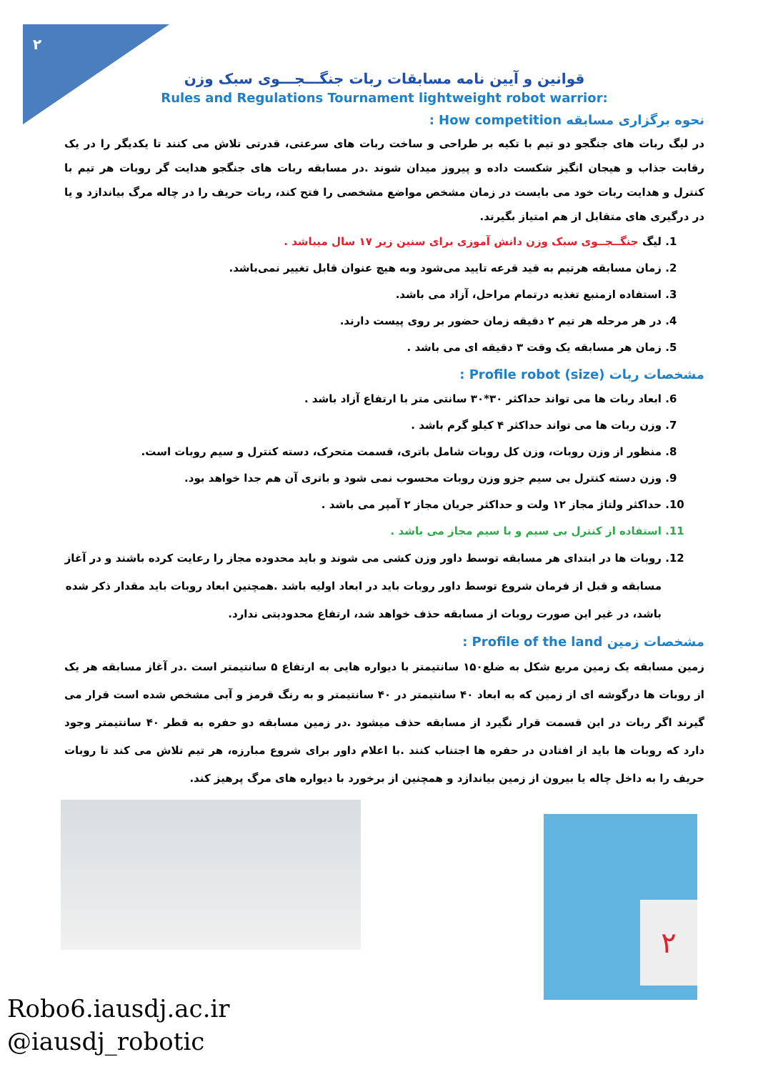۲
قوانین و آیین نامه مسابقات ربات جنگـــجـــوی سبک وزن
Rules and Regulations Tournament lightweight robot warrior:
نحوه برگزاری مسابقه How competition :
در لیگ ربات های جنگجو دو تیم با تکیه بر طراحی و ساخت ربات های سرعتی، قدرتی تلاش می کنند تا یکدیگر را در یک رقابت جذاب و هیجان انگیز شکست داده و پیروز میدان شوند .در مسابقه ربات های جنگجو هدایت گر روبات هر تیم با کنترل و هدایت ربات خود می بایست در زمان مشخص مواضع مشخصی را فتح کند، ربات حریف را در چاله مرگ بیاندازد و یا در درگیری های متقابل از هم امتیاز بگیرند.
1. لیگ جنگــجــوی سبک وزن دانش آموزی برای سنین زیر ۱۷ سال میباشد .
2. زمان مسابقه هرتیم به قید قرعه تایید می‌شود وبه هیچ عنوان قابل تغییر نمی‌باشد.
3. استفاده ازمنبع تغذیه درتمام مراحل، آزاد می باشد.
4. در هر مرحله هر تیم ۲ دقیقه زمان حضور بر روی پیست دارند.
5. زمان هر مسابقه یک وقت ۳ دقیقه ای می باشد .
مشخصات ربات Profile robot (size) :
6. ابعاد ربات ها می تواند حداکثر ۳۰*۳۰ سانتی متر با ارتفاع آزاد باشد .
7. وزن ربات ها می تواند حداکثر ۴ کیلو گرم باشد .
8. منظور از وزن روبات، وزن کل روبات شامل باتری، قسمت متحرک، دسته کنترل و سیم روبات است.
9. وزن دسته کنترل بی سیم جزو وزن روبات محسوب نمی شود و باتری آن هم جدا خواهد بود.
10. حداکثر ولتاژ مجاز ۱۲ ولت و حداکثر جریان مجاز ۲ آمپر می باشد .
11. استفاده از کنترل بی سیم و با سیم مجاز می باشد .
12. روبات ها در ابتدای هر مسابقه توسط داور وزن کشی می شوند و باید محدوده مجاز را رعایت کرده باشند و در آغاز مسابقه و قبل از فرمان شروع توسط داور روبات باید در ابعاد اولیه باشد .همچنین ابعاد روبات باید مقدار ذکر شده باشد، در غیر این صورت روبات از مسابقه حذف خواهد شد، ارتفاع محدودیتی ندارد.
مشخصات زمین Profile of the land :
زمین مسابقه یک زمین مربع شکل به ضلع۱۵۰ سانتیمتر با دیواره هایی به ارتفاع ۵ سانتیمتر است .در آغاز مسابقه هر یک از روبات ها درگوشه ای از زمین که به ابعاد ۴۰ سانتیمتر در ۴۰ سانتیمتر و به رنگ قرمز و آبی مشخص شده است قرار می گیرند اگر ربات در این قسمت قرار نگیرد از مسابقه حذف میشود .در زمین مسابقه دو حفره به قطر ۴۰ سانتیمتر وجود دارد که روبات ها باید از افتادن در حفره ها اجتناب کنند .با اعلام داور برای شروع مبارزه، هر تیم تلاش می کند تا روبات حریف را به داخل چاله یا بیرون از زمین بیاندازد و همچنین از برخورد با دیواره های مرگ پرهیز کند.
۲
Robo6.iausdj.ac.ir
@iausdj_robotic